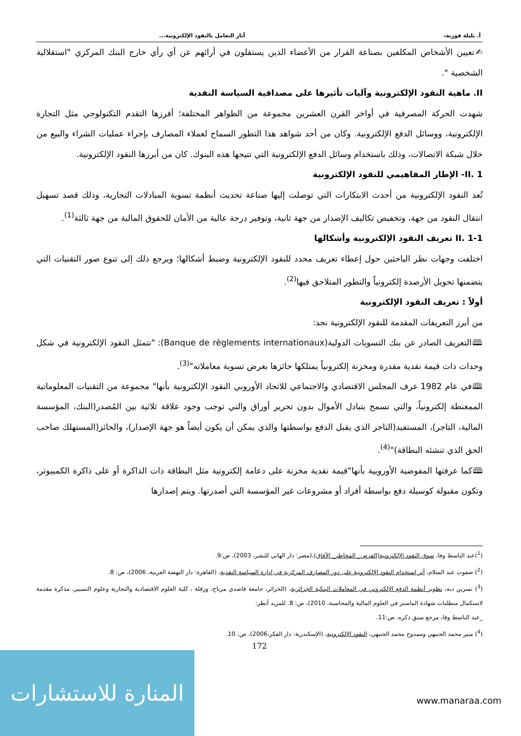أ. بليلة فوزية، آثار التعامل بالنقود الإلكترونية...
✍تعيين الأشخاص المكلفين بصناعة القرار من الأعضاء الذين يستقلون في أرائهم عن أي رأي خارج البنك المركزي "استقلالية الشخصية ".
II. ماهية النقود الإلكترونية وآليات تأثيرها على مصداقية السياسة النقدية
شهدت الحركة المصرفية في أواخر القرن العشرين مجموعة من الظواهر المختلفة؛ أفرزها التقدم التكنولوجي مثل التجارة الإلكترونية، ووسائل الدفع الإلكترونية. وكان من أحد شواهد هذا التطور السماح لعملاء المصارف بإجراء عمليات الشراء والبيع من خلال شبكة الاتصالات، وذلك باستخدام وسائل الدفع الإلكترونية التي تتيحها هذه البنوك. كان من أبرزها النقود الإلكترونية.
II. 1- الإطار المفاهيمي للنقود الإلكترونية
تُعد النقود الإلكترونية من أحدث الابتكارات التي توصلت إليها صناعة تحديث أنظمة تسوية المبادلات التجارية، وذلك قصد تسهيل انتقال النقود من جهة، وتخفيض تكاليف الإصدار من جهة ثانية، وتوفير درجة عالية من الأمان للحقوق المالية من جهة ثالثة<sup>(1)</sup>.
II. 1-1 تعريف النقود الإلكترونية وأشكالها
اختلفت وجهات نظر الباحثين حول إعطاء تعريف محدد للنقود الإلكترونية وضبط أشكالها؛ ويرجع ذلك إلى تنوع صور التقنيات التي يتضمنها تحويل الأرصدة إلكترونياً والتطور المتلاحق فيها<sup>(2)</sup>.
أولاً : تعريف النقود الإلكترونية
من أبرز التعريفات المقدمة للنقود الإلكترونية نجد:
🕮التعريف الصادر عن بنك التسويات الدولية(Banque de règlements internationaux): "تتمثل النقود الإلكترونية في شكل وحدات ذات قيمة نقدية مقدرة ومخزنة إلكترونياً يمتلكها حائزها بغرض تسوية معاملاته"<sup>(3)</sup>.
🕮في عام 1982 عرف المجلس الاقتصادي والاجتماعي للاتحاد الأوروبي النقود الإلكترونية بأنها" مجموعة من التقنيات المعلوماتية الممغنطة إلكترونياً، والتي تسمح بتبادل الأموال بدون تحرير أوراق والتي توجب وجود علاقة ثلاثية بين المُصدر(البنك، المؤسسة المالية، التاجر)، المستفيد(التاجر الذي يقبل الدفع بواسطتها والذي يمكن أن يكون أيضاً هو جهة الإصدار)، والحائز(المستهلك صاحب الحق الذي تنشئه البطاقة)"<sup>(4)</sup>.
🕮كما عرفتها المفوضية الأوروبية بأنها"قيمة نقدية مخزنة على دعامة إلكترونية مثل البطاقة ذات الذاكرة أو على ذاكرة الكمبيوتر، وتكون مقبولة كوسيلة دفع بواسطة أفراد أو مشروعات غير المؤسسة التي أصدرتها. ويتم إصدارها
(<sup>1</sup>)عبد الباسط وفا، سوق النقود الإلكترونية(الفرص_ المخاطر_ الآفاق)،(مصر: دار الهاني للنشر، 2003)، ص:9.
(<sup>2</sup>) صفوت عبد السلام، أثر استخدام النقود الإلكترونية على دور المصارف المركزية في إدارة السياسة النقدية، (القاهرة: دار النهضة العربية، 2006)، ص: 8.
(<sup>3</sup>) نسرين دبه، تطوير أنظمة الدفع الإلكتروني في المعاملات البنكية الجزائرية، (الجزائر، جامعة قاصدي مرباح، ورقلة ، كلية العلوم الاقتصادية والتجارية وعلوم التسيير، مذكرة مقدمة لاستكمال متطلبات شهادة الماستر في العلوم المالية والمحاسبة، 2010)، ص: 8. للمزيد أنظر:
_عبد الباسط وفا، مرجع سبق ذكره، ص:11.
(<sup>4</sup>) منير محمد الجنيهي وممدوح محمد الجنيهي، النقود الإلكترونية، (الإسكندرية: دار الفكر،2006)، ص: 10.
172
المنارة للاستشارات
www.manaraa.com